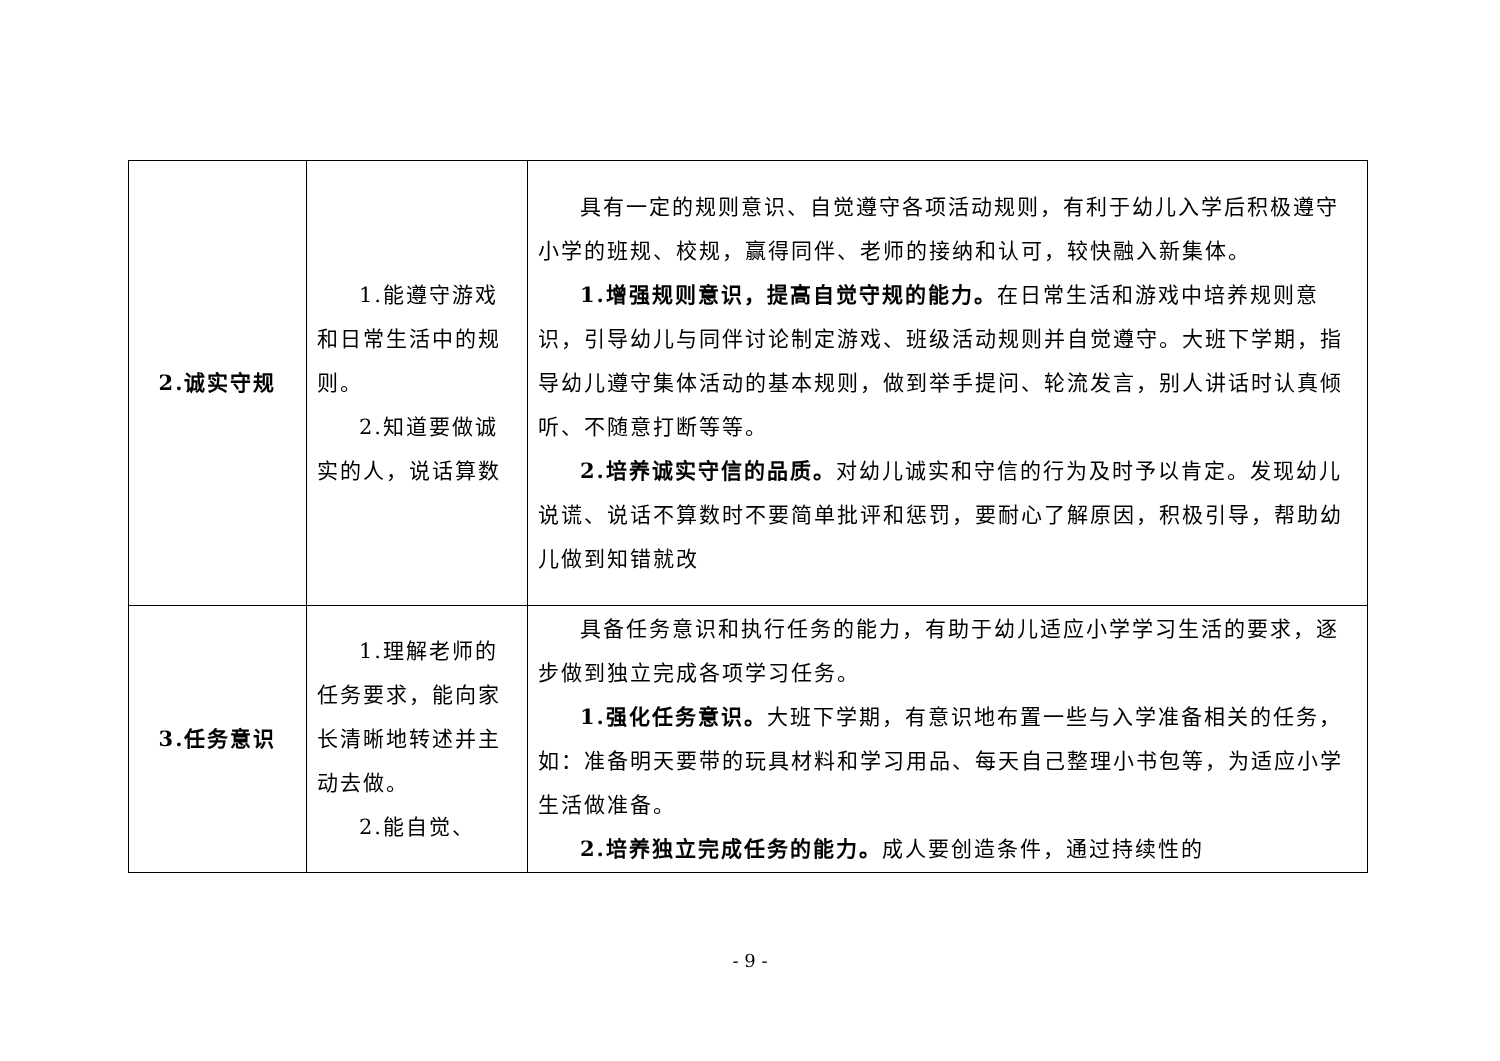| 2.诚实守规 | 1.能遵守游戏和日常生活中的规则。 2.知道要做诚实的人，说话算数 | 具有一定的规则意识、自觉遵守各项活动规则，有利于幼儿入学后积极遵守小学的班规、校规，赢得同伴、老师的接纳和认可，较快融入新集体。 1.增强规则意识，提高自觉守规的能力。 在日常生活和游戏中培养规则意识，引导幼儿与同伴讨论制定游戏、班级活动规则并自觉遵守。大班下学期，指导幼儿遵守集体活动的基本规则，做到举手提问、轮流发言，别人讲话时认真倾听、不随意打断等等。 2.培养诚实守信的品质。 对幼儿诚实和守信的行为及时予以肯定。发现幼儿说谎、说话不算数时不要简单批评和惩罚，要耐心了解原因，积极引导，帮助幼儿做到知错就改 |
| 3.任务意识 | 1.理解老师的任务要求，能向家长清晰地转述并主动去做。 2.能自觉、 | 具备任务意识和执行任务的能力，有助于幼儿适应小学学习生活的要求，逐步做到独立完成各项学习任务。 1.强化任务意识。 大班下学期，有意识地布置一些与入学准备相关的任务，如：准备明天要带的玩具材料和学习用品、每天自己整理小书包等，为适应小学生活做准备。 2.培养独立完成任务的能力。 成人要创造条件，通过持续性的 |
- 9 -